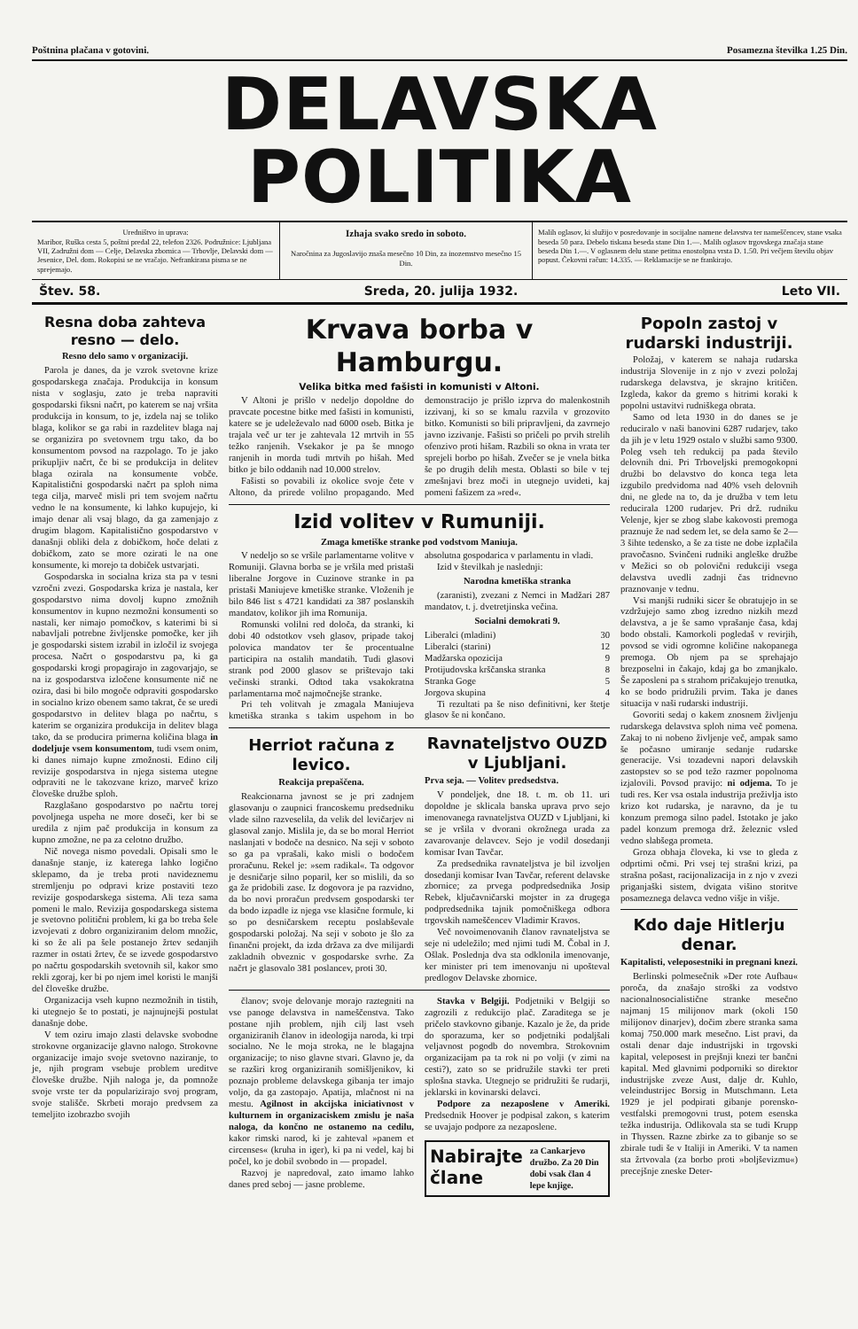Poštnina plačana v gotovini. Posamezna številka 1.25 Din.
DELAVSKA POLITIKA
Uredništvo in uprava:Maribor, Ruška cesta 5, poštni predal 22, telefon 2326. Podružnice: Ljubljana VII, Zadružni dom — Celje, Delavska zbornica — Trbovlje, Delavski dom — Jesenice, Del. dom. Rokopisi se ne vračajo. Nefrankirana pisma se ne sprejemajo.
Izhaja svako sredo in soboto.
Naročnina za Jugoslavijo znaša mesečno 10 Din, za inozemstvo mesečno 15 Din.
Malih oglasov, ki služijo v posredovanje in socijalne namene delavstva ter nameščencev, stane vsaka beseda 50 para. Debelo tiskana beseda stane Din 1.—. Malih oglasov trgovskega značaja stane beseda Din 1.—. V oglasnem delu stane petitna enostolpna vrsta D. 1.50. Pri večjem številu objav popust. Čekovni račun: 14.335. — Reklamacije se ne frankirajo.
Štev. 58. Sreda, 20. julija 1932. Leto VII.
Resna doba zahteva resno — delo.
Resno delo samo v organizaciji.
Parola je danes, da je vzrok svetovne krize gospodarskega značaja. Produkcija in konsum nista v soglasju, zato je treba napraviti gospodarski fiksni načrt, po katerem se naj vršita produkcija in konsum, to je, izdela naj se toliko blaga, kolikor se ga rabi in razdelitev blaga naj se organizira po svetovnem trgu tako, da bo konsumentom povsod na razpolago. To je jako prikupljiv načrt, če bi se produkcija in delitev blaga ozirala na konsumente vobče. Kapitalistični gospodarski načrt pa sploh nima tega cilja, marveč misli pri tem svojem načrtu vedno le na konsumente, ki lahko kupujejo, ki imajo denar ali vsaj blago, da ga zamenjajo z drugim blagom. Kapitalistično gospodarstvo v današnji obliki dela z dobičkom, hoče delati z dobičkom, zato se more ozirati le na one konsumente, ki morejo ta dobiček ustvarjati.
Gospodarska in socialna kriza sta pa v tesni vzročni zvezi. Gospodarska kriza je nastala, ker gospodarstvo nima dovolj kupno zmožnih konsumentov in kupno nezmožni konsumenti so nastali, ker nimajo pomočkov, s katerimi bi si nabavljali potrebne življenske pomočke, ker jih je gospodarski sistem izrabil in izločil iz svojega procesa. Načrt o gospodarstvu pa, ki ga gospodarski krogi propagirajo in zagovarjajo, se na iz gospodarstva izločene konsumente nič ne ozira, dasi bi bilo mogoče odpraviti gospodarsko in socialno krizo obenem samo takrat, če se uredi gospodarstvo in delitev blaga po načrtu, s katerim se organizira produkcija in delitev blaga tako, da se producira primerna količina blaga in dodeljuje vsem konsumentom, tudi vsem onim, ki danes nimajo kupne zmožnosti. Edino cilj revizije gospodarstva in njega sistema utegne odpraviti ne le takozvane krizo, marveč krizo človeške družbe sploh.
Razglašano gospodarstvo po načrtu torej povoljnega uspeha ne more doseči, ker bi se uredila z njim pač produkcija in konsum za kupno zmožne, ne pa za celotno družbo.
Nič novega nismo povedali. Opisali smo le današnje stanje, iz katerega lahko logično sklepamo, da je treba proti navideznemu stremljenju po odpravi krize postaviti tezo revizije gospodarskega sistema. Ali teza sama pomeni le malo. Revizija gospodarskega sistema je svetovno politični problem, ki ga bo treba šele izvojevati z dobro organiziranim delom množic, ki so že ali pa šele postanejo žrtev sedanjih razmer in ostati žrtev, če se izvede gospodarstvo po načrtu gospodarskih svetovnih sil, kakor smo rekli zgoraj, ker bi po njem imel koristi le manjši del človeške družbe.
Organizacija vseh kupno nezmožnih in tistih, ki utegnejo še to postati, je najnujnejši postulat današnje dobe.
V tem oziru imajo zlasti delavske svobodne strokovne organizacije glavno nalogo. Strokovne organizacije imajo svoje svetovno naziranje, to je, njih program vsebuje problem ureditve človeške družbe. Njih naloga je, da pomnože svoje vrste ter da popularizirajo svoj program, svoje stališče. Skrbeti morajo predvsem za temeljito izobrazbo svojih
Krvava borba v Hamburgu.
Velika bitka med fašisti in komunisti v Altoni.
V Altoni je prišlo v nedeljo dopoldne do pravcate pocestne bitke med fašisti in komunisti, katere se je udeleževalo nad 6000 oseb. Bitka je trajala več ur ter je zahtevala 12 mrtvih in 55 težko ranjenih. Vsekakor je pa še mnogo ranjenih in morda tudi mrtvih po hišah. Med bitko je bilo oddanih nad 10.000 strelov.
Fašisti so povabili iz okolice svoje čete v Altono, da prirede volilno propagando. Med demonstracijo je prišlo izprva do malenkostnih izzivanj, ki so se kmalu razvila v grozovito bitko. Komunisti so bili pripravljeni, da zavrnejo javno izzivanje. Fašisti so pričeli po prvih strelih ofenzivo proti hišam. Razbili so okna in vrata ter sprejeli borbo po hišah. Zvečer se je vnela bitka še po drugih delih mesta. Oblasti so bile v tej zmešnjavi brez moči in utegnejo uvideti, kaj pomeni fašizem za »red«.
Izid volitev v Rumuniji.
Zmaga kmetiške stranke pod vodstvom Maniuja.
V nedeljo so se vršile parlamentarne volitve v Romuniji. Glavna borba se je vršila med pristaši liberalne Jorgove in Cuzinove stranke in pa pristaši Maniujeve kmetiške stranke. Vloženih je bilo 846 list s 4721 kandidati za 387 poslanskih mandatov, kolikor jih ima Romunija.
Romunski volilni red določa, da stranki, ki dobi 40 odstotkov vseh glasov, pripade takoj polovica mandatov ter še procentualne participira na ostalih mandatih. Tudi glasovi strank pod 2000 glasov se prištevajo taki večinski stranki. Odtod taka vsakokratna parlamentarna moč najmočnejše stranke.
Pri teh volitvah je zmagala Maniujeva kmetiška stranka s takim uspehom in bo absolutna gospodarica v parlamentu in vladi.
Izid v številkah je naslednji:
Narodna kmetiška stranka
(zaranisti), zvezani z Nemci in Madžari 287 mandatov, t. j. dvetretjinska večina.
Socialni demokrati 9.
| Liberalci (mladini) | 30 |
| Liberalci (starini) | 12 |
| Madžarska opozicija | 9 |
| Protijudovska krščanska stranka | 8 |
| Stranka Goge | 5 |
| Jorgova skupina | 4 |
Ti rezultati pa še niso definitivni, ker štetje glasov še ni končano.
Herriot računa z levico.
Reakcija prepaščena.
Reakcionarna javnost se je pri zadnjem glasovanju o zaupnici francoskemu predsedniku vlade silno razveselila, da velik del levičarjev ni glasoval zanjo. Mislila je, da se bo moral Herriot naslanjati v bodoče na desnico. Na seji v soboto so ga pa vprašali, kako misli o bodočem proračunu. Rekel je: »sem radikal«. Ta odgovor je desničarje silno poparil, ker so mislili, da so ga že pridobili zase. Iz dogovora je pa razvidno, da bo novi proračun predvsem gospodarski ter da bodo izpadle iz njega vse klasične formule, ki so po desničarskem receptu poslabševale gospodarski položaj. Na seji v soboto je šlo za finančni projekt, da izda država za dve milijardi zakladnih obveznic v gospodarske svrhe. Za načrt je glasovalo 381 poslancev, proti 30.
Ravnateljstvo OUZD v Ljubljani.
Prva seja. — Volitev predsedstva.
V pondeljek, dne 18. t. m. ob 11. uri dopoldne je sklicala banska uprava prvo sejo imenovanega ravnateljstva OUZD v Ljubljani, ki se je vršila v dvorani okrožnega urada za zavarovanje delavcev. Sejo je vodil dosedanji komisar Ivan Tavčar.
Za predsednika ravnateljstva je bil izvoljen dosedanji komisar Ivan Tavčar, referent delavske zbornice; za prvega podpredsednika Josip Rebek, ključavničarski mojster in za drugega podpredsednika tajnik pomočniškega odbora trgovskih nameščencev Vladimir Kravos.
Več novoimenovanih članov ravnateljstva se seje ni udeležilo; med njimi tudi M. Čobal in J. Ošlak. Poslednja dva sta odklonila imenovanje, ker minister pri tem imenovanju ni upošteval predlogov Delavske zbornice.
članov; svoje delovanje morajo raztegniti na vse panoge delavstva in nameščenstva. Tako postane njih problem, njih cilj last vseh organiziranih članov in ideologija naroda, ki trpi socialno. Ne le moja stroka, ne le blagajna organizacije; to niso glavne stvari. Glavno je, da se razširi krog organiziranih somišljenikov, ki poznajo probleme delavskega gibanja ter imajo voljo, da ga zastopajo. Apatija, mlačnost ni na mestu. Agilnost in akcijska iniciativnost v kulturnem in organizaciskem zmislu je naša naloga, da končno ne ostanemo na cedilu, kakor rimski narod, ki je zahteval »panem et circenses« (kruha in iger), ki pa ni vedel, kaj bi počel, ko je dobil svobodo in — propadel.
Razvoj je napredoval, zato imamo lahko danes pred seboj — jasne probleme.
Stavka v Belgiji. Podjetniki v Belgiji so zagrozili z redukcijo plač. Zaraditega se je pričelo stavkovno gibanje. Kazalo je že, da pride do sporazuma, ker so podjetniki podaljšali veljavnost pogodb do novembra. Strokovnim organizacijam pa ta rok ni po volji (v zimi na cesti?), zato so se pridružile stavki ter preti splošna stavka. Utegnejo se pridružiti še rudarji, jeklarski in kovinarski delavci.
Podpore za nezaposlene v Ameriki. Predsednik Hoover je podpisal zakon, s katerim se uvajajo podpore za nezaposlene.
Nabirajte člane za Cankarjevo družbo. Za 20 Din dobi vsak član 4 lepe knjige.
Popoln zastoj v rudarski industriji.
Položaj, v katerem se nahaja rudarska industrija Slovenije in z njo v zvezi položaj rudarskega delavstva, je skrajno kritičen. Izgleda, kakor da gremo s hitrimi koraki k popolni ustavitvi rudniškega obrata.
Samo od leta 1930 in do danes se je reduciralo v naši banovini 6287 rudarjev, tako da jih je v letu 1929 ostalo v službi samo 9300. Poleg vseh teh redukcij pa pada število delovnih dni. Pri Trboveljski premogokopni družbi bo delavstvo do konca tega leta izgubilo predvidoma nad 40% vseh delovnih dni, ne glede na to, da je družba v tem letu reducirala 1200 rudarjev. Pri drž. rudniku Velenje, kjer se zbog slabe kakovosti premoga praznuje že nad sedem let, se dela samo še 2—3 šihte tedensko, a še za tiste ne dobe izplačila pravočasno. Svinčeni rudniki angleške družbe v Mežici so ob polovični redukciji vsega delavstva uvedli zadnji čas tridnevno praznovanje v tednu.
Vsi manjši rudniki sicer še obratujejo in se vzdržujejo samo zbog izredno nizkih mezd delavstva, a je še samo vprašanje časa, kdaj bodo obstali. Kamorkoli pogledaš v revirjih, povsod se vidi ogromne količine nakopanega premoga. Ob njem pa se sprehajajo brezposelni in čakajo, kdaj ga bo zmanjkalo. Še zaposleni pa s strahom pričakujejo trenutka, ko se bodo pridružili prvim. Taka je danes situacija v naši rudarski industriji.
Govoriti sedaj o kakem znosnem življenju rudarskega delavstva sploh nima več pomena. Zakaj to ni nobeno življenje več, ampak samo še počasno umiranje sedanje rudarske generacije. Vsi tozadevni napori delavskih zastopstev so se pod težo razmer popolnoma izjalovili. Povsod pravijo: ni odjema. To je tudi res. Ker vsa ostala industrija preživlja isto krizo kot rudarska, je naravno, da je tu konzum premoga silno padel. Istotako je jako padel konzum premoga drž. železnic vsled vedno slabšega prometa.
Groza obhaja človeka, ki vse to gleda z odprtimi očmi. Pri vsej tej strašni krizi, pa strašna pošast, racijonalizacija in z njo v zvezi priganjaški sistem, dvigata višino storitve posameznega delavca vedno višje in višje.
Kdo daje Hitlerju denar.
Kapitalisti, veleposestniki in pregnani knezi.
Berlinski polmesečnik »Der rote Aufbau« poroča, da znašajo stroški za vodstvo nacionalnosocialistične stranke mesečno najmanj 15 milijonov mark (okoli 150 milijonov dinarjev), dočim zbere stranka sama komaj 750.000 mark mesečno. List pravi, da ostali denar daje industrijski in trgovski kapital, veleposest in prejšnji knezi ter bančni kapital. Med glavnimi podporniki so direktor industrijske zveze Aust, dalje dr. Kuhlo, veleindustrijec Borsig in Mutschmann. Leta 1929 je jel podpirati gibanje porensko-vestfalski premogovni trust, potem esenska težka industrija. Odlikovala sta se tudi Krupp in Thyssen. Razne zbirke za to gibanje so se zbirale tudi še v Italiji in Ameriki. V ta namen sta žrtvovala (za borbo proti »boljševizmu«) precejšnje zneske Deter-